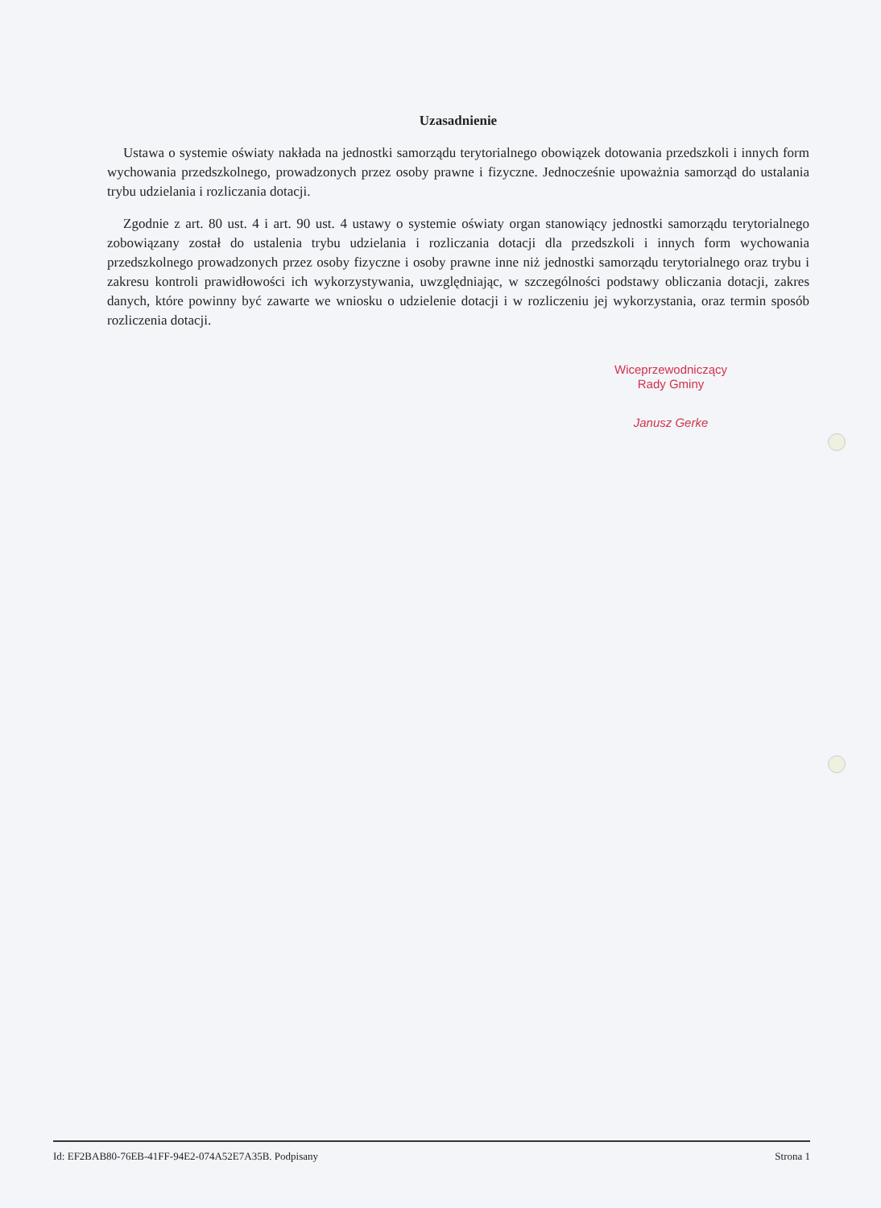Uzasadnienie
Ustawa o systemie oświaty nakłada na jednostki samorządu terytorialnego obowiązek dotowania przedszkoli i innych form wychowania przedszkolnego, prowadzonych przez osoby prawne i fizyczne. Jednocześnie upoważnia samorząd do ustalania trybu udzielania i rozliczania dotacji.
Zgodnie z art. 80 ust. 4 i art. 90 ust. 4 ustawy o systemie oświaty organ stanowiący jednostki samorządu terytorialnego zobowiązany został do ustalenia trybu udzielania i rozliczania dotacji dla przedszkoli i innych form wychowania przedszkolnego prowadzonych przez osoby fizyczne i osoby prawne inne niż jednostki samorządu terytorialnego oraz trybu i zakresu kontroli prawidłowości ich wykorzystywania, uwzględniając, w szczególności podstawy obliczania dotacji, zakres danych, które powinny być zawarte we wniosku o udzielenie dotacji i w rozliczeniu jej wykorzystania, oraz termin sposób rozliczenia dotacji.
Wiceprzewodniczący
Rady Gminy
Janusz Gerke
Id: EF2BAB80-76EB-41FF-94E2-074A52E7A35B. Podpisany Strona 1